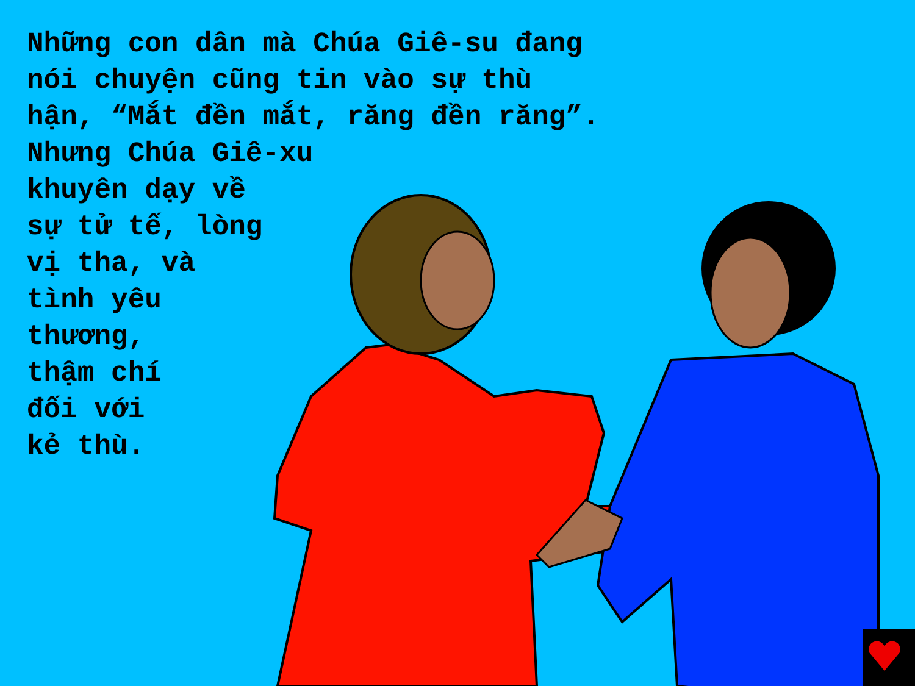Những con dân mà Chúa Giê-su đang
nói chuyện cũng tin vào sự thù
hận, “Mắt đền mắt, răng đền răng”.
Nhưng Chúa Giê-xu
khuyên dạy về
sự tử tế, lòng
vị tha, và
tình yêu
thương,
thậm chí
đối với
kẻ thù.